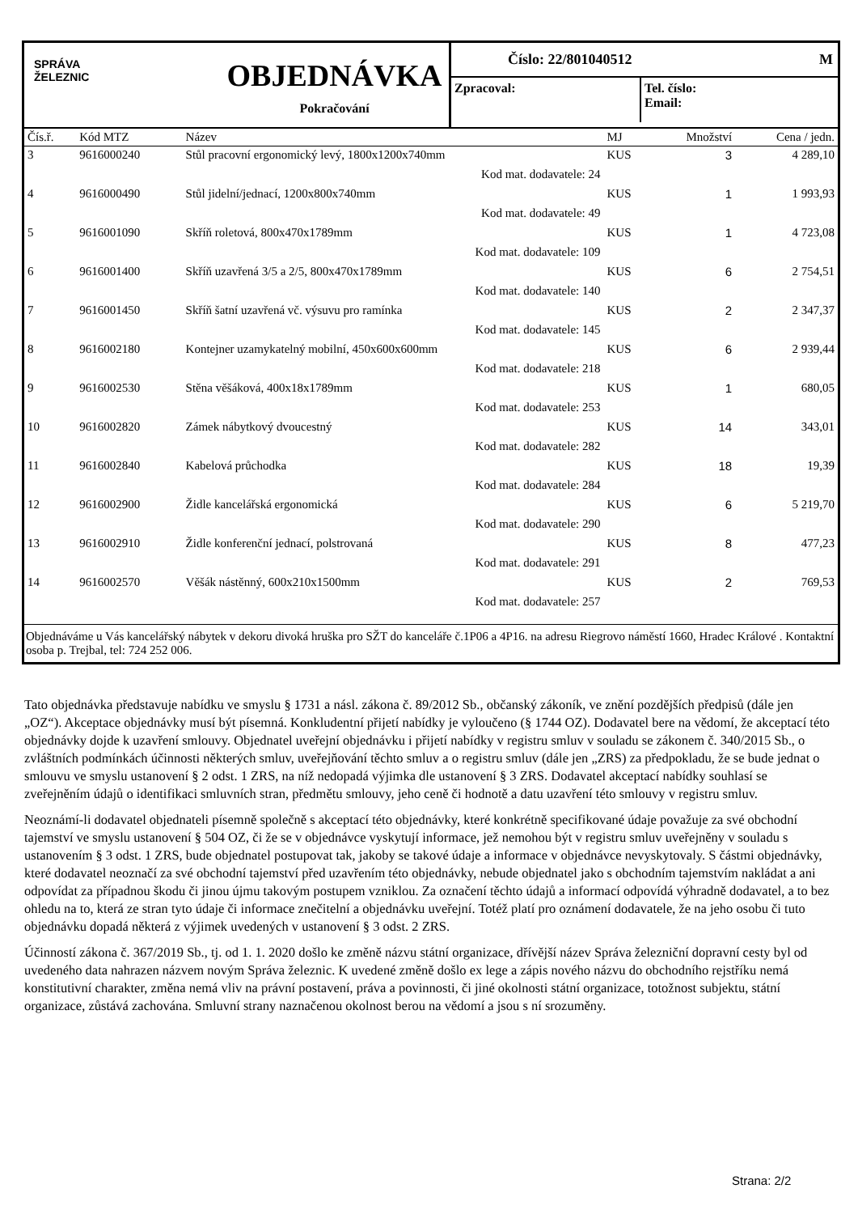SPRÁVA
ŽELEZNIC
OBJEDNÁVKA
Pokračování
Číslo: 22/801040512 M
Zpracoval: Tel. číslo:
Email:
| Čís.ř. | Kód MTZ | Název | MJ | Množství | Cena / jedn. |
| --- | --- | --- | --- | --- | --- |
| 3 | 9616000240 | Stůl pracovní ergonomický levý, 1800x1200x740mm | KUS | 3 | 4 289,10 |
| | | Kod mat. dodavatele: 24 | | | |
| 4 | 9616000490 | Stůl jidelní/jednací, 1200x800x740mm | KUS | 1 | 1 993,93 |
| | | Kod mat. dodavatele: 49 | | | |
| 5 | 9616001090 | Skříň roletová, 800x470x1789mm | KUS | 1 | 4 723,08 |
| | | Kod mat. dodavatele: 109 | | | |
| 6 | 9616001400 | Skříň uzavřená 3/5 a 2/5, 800x470x1789mm | KUS | 6 | 2 754,51 |
| | | Kod mat. dodavatele: 140 | | | |
| 7 | 9616001450 | Skříň šatní uzavřená vč. výsuvu pro ramínka | KUS | 2 | 2 347,37 |
| | | Kod mat. dodavatele: 145 | | | |
| 8 | 9616002180 | Kontejner uzamykatelný mobilní, 450x600x600mm | KUS | 6 | 2 939,44 |
| | | Kod mat. dodavatele: 218 | | | |
| 9 | 9616002530 | Stěna věšáková, 400x18x1789mm | KUS | 1 | 680,05 |
| | | Kod mat. dodavatele: 253 | | | |
| 10 | 9616002820 | Zámek nábytkový dvoucestný | KUS | 14 | 343,01 |
| | | Kod mat. dodavatele: 282 | | | |
| 11 | 9616002840 | Kabelová průchodka | KUS | 18 | 19,39 |
| | | Kod mat. dodavatele: 284 | | | |
| 12 | 9616002900 | Židle kancelářská ergonomická | KUS | 6 | 5 219,70 |
| | | Kod mat. dodavatele: 290 | | | |
| 13 | 9616002910 | Židle konferenční jednací, polstrovaná | KUS | 8 | 477,23 |
| | | Kod mat. dodavatele: 291 | | | |
| 14 | 9616002570 | Věšák nástěnný, 600x210x1500mm | KUS | 2 | 769,53 |
| | | Kod mat. dodavatele: 257 | | | |
Objednáváme u Vás kancelářský nábytek v dekoru divoká hruška pro SŽT do kanceláře č.1P06 a 4P16. na adresu Riegrovo náměstí 1660, Hradec Králové . Kontaktní osoba p. Trejbal, tel: 724 252 006.
Tato objednávka představuje nabídku ve smyslu § 1731 a násl. zákona č. 89/2012 Sb., občanský zákoník, ve znění pozdějších předpisů (dále jen „OZ“). Akceptace objednávky musí být písemná. Konkludentní přijetí nabídky je vyloučeno (§ 1744 OZ). Dodavatel bere na vědomí, že akceptací této objednávky dojde k uzavření smlouvy. Objednatel uveřejní objednávku i přijetí nabídky v registru smluv v souladu se zákonem č. 340/2015 Sb., o zvláštních podmínkách účinnosti některých smluv, uveřejňování těchto smluv a o registru smluv (dále jen „ZRS) za předpokladu, že se bude jednat o smlouvu ve smyslu ustanovení § 2 odst. 1 ZRS, na níž nedopadá výjimka dle ustanovení § 3 ZRS. Dodavatel akceptací nabídky souhlasí se zveřejněním údajů o identifikaci smluvních stran, předmětu smlouvy, jeho ceně či hodnotě a datu uzavření této smlouvy v registru smluv.
Neoznámí-li dodavatel objednateli písemně společně s akceptací této objednávky, které konkrétně specifikované údaje považuje za své obchodní tajemství ve smyslu ustanovení § 504 OZ, či že se v objednávce vyskytují informace, jež nemohou být v registru smluv uveřejněny v souladu s ustanovením § 3 odst. 1 ZRS, bude objednatel postupovat tak, jakoby se takové údaje a informace v objednávce nevyskytovaly. S částmi objednávky, které dodavatel neoznačí za své obchodní tajemství před uzavřením této objednávky, nebude objednatel jako s obchodním tajemstvím nakládat a ani odpovídat za případnou škodu či jinou újmu takovým postupem vzniklou. Za označení těchto údajů a informací odpovídá výhradně dodavatel, a to bez ohledu na to, která ze stran tyto údaje či informace znečitelní a objednávku uveřejní. Totéž platí pro oznámení dodavatele, že na jeho osobu či tuto objednávku dopadá některá z výjimek uvedených v ustanovení § 3 odst. 2 ZRS.
Účinností zákona č. 367/2019 Sb., tj. od 1. 1. 2020 došlo ke změně názvu státní organizace, dřívější název Správa železniční dopravní cesty byl od uvedeného data nahrazen názvem novým Správa železnic. K uvedené změně došlo ex lege a zápis nového názvu do obchodního rejstříku nemá konstitutivní charakter, změna nemá vliv na právní postavení, práva a povinnosti, či jiné okolnosti státní organizace, totožnost subjektu, státní organizace, zůstává zachována. Smluvní strany naznačenou okolnost berou na vědomí a jsou s ní srozuměny.
Strana: 2/2